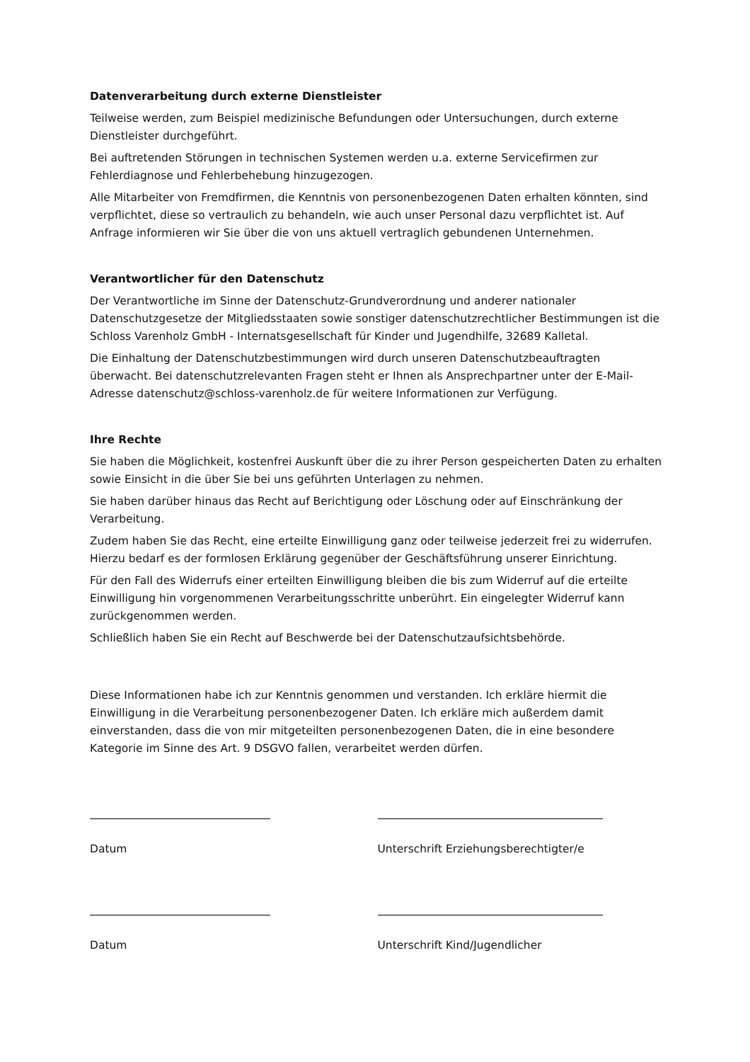Datenverarbeitung durch externe Dienstleister
Teilweise werden, zum Beispiel medizinische Befundungen oder Untersuchungen, durch externe Dienstleister durchgeführt.
Bei auftretenden Störungen in technischen Systemen werden u.a. externe Servicefirmen zur Fehlerdiagnose und Fehlerbehebung hinzugezogen.
Alle Mitarbeiter von Fremdfirmen, die Kenntnis von personenbezogenen Daten erhalten könnten, sind verpflichtet, diese so vertraulich zu behandeln, wie auch unser Personal dazu verpflichtet ist. Auf Anfrage informieren wir Sie über die von uns aktuell vertraglich gebundenen Unternehmen.
Verantwortlicher für den Datenschutz
Der Verantwortliche im Sinne der Datenschutz-Grundverordnung und anderer nationaler Datenschutzgesetze der Mitgliedsstaaten sowie sonstiger datenschutzrechtlicher Bestimmungen ist die Schloss Varenholz GmbH - Internatsgesellschaft für Kinder und Jugendhilfe, 32689 Kalletal.
Die Einhaltung der Datenschutzbestimmungen wird durch unseren Datenschutzbeauftragten überwacht. Bei datenschutzrelevanten Fragen steht er Ihnen als Ansprechpartner unter der E-Mail-Adresse datenschutz@schloss-varenholz.de für weitere Informationen zur Verfügung.
Ihre Rechte
Sie haben die Möglichkeit, kostenfrei Auskunft über die zu ihrer Person gespeicherten Daten zu erhalten sowie Einsicht in die über Sie bei uns geführten Unterlagen zu nehmen.
Sie haben darüber hinaus das Recht auf Berichtigung oder Löschung oder auf Einschränkung der Verarbeitung.
Zudem haben Sie das Recht, eine erteilte Einwilligung ganz oder teilweise jederzeit frei zu widerrufen. Hierzu bedarf es der formlosen Erklärung gegenüber der Geschäftsführung unserer Einrichtung.
Für den Fall des Widerrufs einer erteilten Einwilligung bleiben die bis zum Widerruf auf die erteilte Einwilligung hin vorgenommenen Verarbeitungsschritte unberührt. Ein eingelegter Widerruf kann zurückgenommen werden.
Schließlich haben Sie ein Recht auf Beschwerde bei der Datenschutzaufsichtsbehörde.
Diese Informationen habe ich zur Kenntnis genommen und verstanden. Ich erkläre hiermit die Einwilligung in die Verarbeitung personenbezogener Daten. Ich erkläre mich außerdem damit einverstanden, dass die von mir mitgeteilten personenbezogenen Daten, die in eine besondere Kategorie im Sinne des Art. 9 DSGVO fallen, verarbeitet werden dürfen.
Datum Unterschrift Erziehungsberechtigter/e
Datum Unterschrift Kind/Jugendlicher